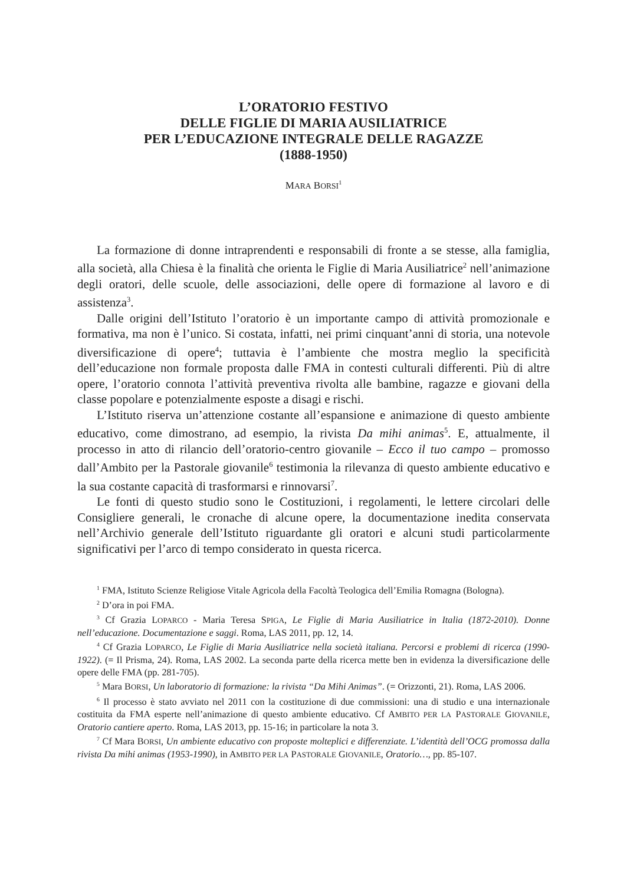L’ORATORIO FESTIVO
DELLE FIGLIE DI MARIA AUSILIATRICE
PER L’EDUCAZIONE INTEGRALE DELLE RAGAZZE
(1888-1950)
MARA BORSI<sup>1</sup>
La formazione di donne intraprendenti e responsabili di fronte a se stesse, alla famiglia, alla società, alla Chiesa è la finalità che orienta le Figlie di Maria Ausiliatrice<sup>2</sup> nell’animazione degli oratori, delle scuole, delle associazioni, delle opere di formazione al lavoro e di assistenza<sup>3</sup>.
Dalle origini dell’Istituto l’oratorio è un importante campo di attività promozionale e formativa, ma non è l’unico. Si costata, infatti, nei primi cinquant’anni di storia, una notevole diversificazione di opere<sup>4</sup>; tuttavia è l’ambiente che mostra meglio la specificità dell’educazione non formale proposta dalle FMA in contesti culturali differenti. Più di altre opere, l’oratorio connota l’attività preventiva rivolta alle bambine, ragazze e giovani della classe popolare e potenzialmente esposte a disagi e rischi.
L’Istituto riserva un’attenzione costante all’espansione e animazione di questo ambiente educativo, come dimostrano, ad esempio, la rivista Da mihi animas<sup>5</sup>. E, attualmente, il processo in atto di rilancio dell’oratorio-centro giovanile – Ecco il tuo campo – promosso dall’Ambito per la Pastorale giovanile<sup>6</sup> testimonia la rilevanza di questo ambiente educativo e la sua costante capacità di trasformarsi e rinnovarsi<sup>7</sup>.
Le fonti di questo studio sono le Costituzioni, i regolamenti, le lettere circolari delle Consigliere generali, le cronache di alcune opere, la documentazione inedita conservata nell’Archivio generale dell’Istituto riguardante gli oratori e alcuni studi particolarmente significativi per l’arco di tempo considerato in questa ricerca.
<sup>1</sup> FMA, Istituto Scienze Religiose Vitale Agricola della Facoltà Teologica dell’Emilia Romagna (Bologna).
<sup>2</sup> D’ora in poi FMA.
<sup>3</sup> Cf Grazia LOPARCO - Maria Teresa SPIGA, Le Figlie di Maria Ausiliatrice in Italia (1872-2010). Donne nell’educazione. Documentazione e saggi. Roma, LAS 2011, pp. 12, 14.
<sup>4</sup> Cf Grazia LOPARCO, Le Figlie di Maria Ausiliatrice nella società italiana. Percorsi e problemi di ricerca (1990-1922). (= Il Prisma, 24). Roma, LAS 2002. La seconda parte della ricerca mette ben in evidenza la diversificazione delle opere delle FMA (pp. 281-705).
<sup>5</sup> Mara BORSI, Un laboratorio di formazione: la rivista “Da Mihi Animas”. (= Orizzonti, 21). Roma, LAS 2006.
<sup>6</sup> Il processo è stato avviato nel 2011 con la costituzione di due commissioni: una di studio e una internazionale costituita da FMA esperte nell’animazione di questo ambiente educativo. Cf AMBITO PER LA PASTORALE GIOVANILE, Oratorio cantiere aperto. Roma, LAS 2013, pp. 15-16; in particolare la nota 3.
<sup>7</sup> Cf Mara BORSI, Un ambiente educativo con proposte molteplici e differenziate. L’identità dell’OCG promossa dalla rivista Da mihi animas (1953-1990), in AMBITO PER LA PASTORALE GIOVANILE, Oratorio…, pp. 85-107.